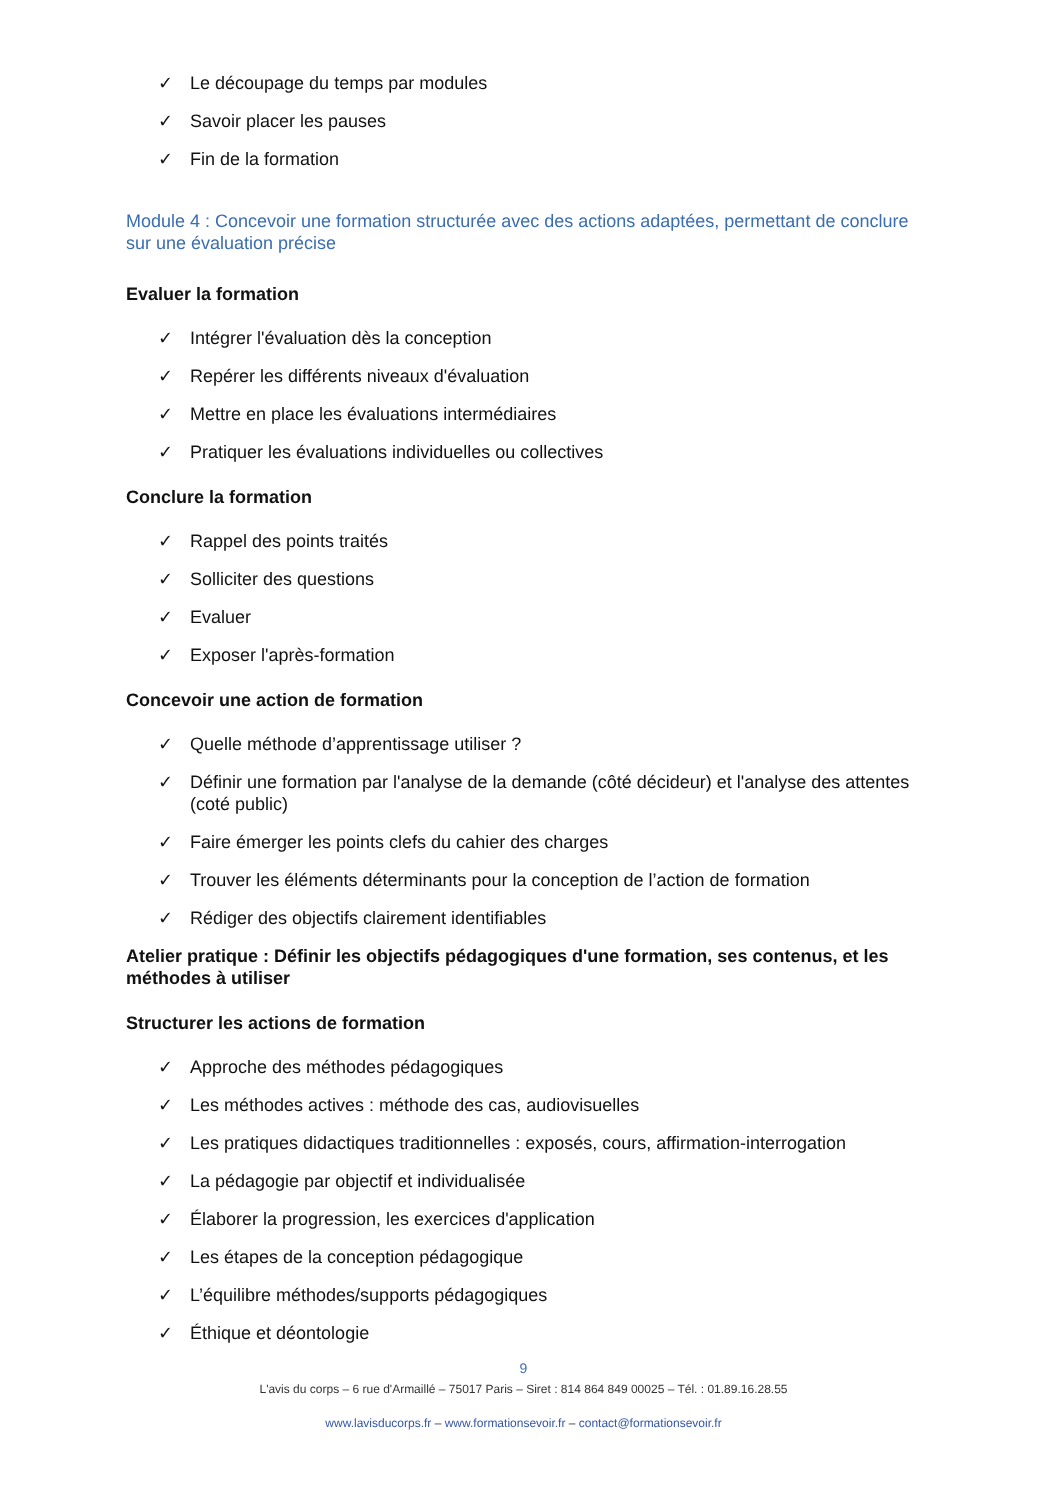✓ Le découpage du temps par modules
✓ Savoir placer les pauses
✓ Fin de la formation
Module 4 : Concevoir une formation structurée avec des actions adaptées, permettant de conclure sur une évaluation précise
Evaluer la formation
✓ Intégrer l'évaluation dès la conception
✓ Repérer les différents niveaux d'évaluation
✓ Mettre en place les évaluations intermédiaires
✓ Pratiquer les évaluations individuelles ou collectives
Conclure la formation
✓ Rappel des points traités
✓ Solliciter des questions
✓ Evaluer
✓ Exposer l'après-formation
Concevoir une action de formation
✓ Quelle méthode d’apprentissage utiliser ?
✓ Définir une formation par l'analyse de la demande (côté décideur) et l'analyse des attentes (coté public)
✓ Faire émerger les points clefs du cahier des charges
✓ Trouver les éléments déterminants pour la conception de l’action de formation
✓ Rédiger des objectifs clairement identifiables
Atelier pratique : Définir les objectifs pédagogiques d'une formation, ses contenus, et les méthodes à utiliser
Structurer les actions de formation
✓ Approche des méthodes pédagogiques
✓ Les méthodes actives : méthode des cas, audiovisuelles
✓ Les pratiques didactiques traditionnelles : exposés, cours, affirmation-interrogation
✓ La pédagogie par objectif et individualisée
✓ Élaborer la progression, les exercices d'application
✓ Les étapes de la conception pédagogique
✓ L’équilibre méthodes/supports pédagogiques
✓ Éthique et déontologie
9
L'avis du corps – 6 rue d'Armaillé – 75017 Paris – Siret : 814 864 849 00025 – Tél. : 01.89.16.28.55
www.lavisducorps.fr – www.formationsevoir.fr – contact@formationsevoir.fr